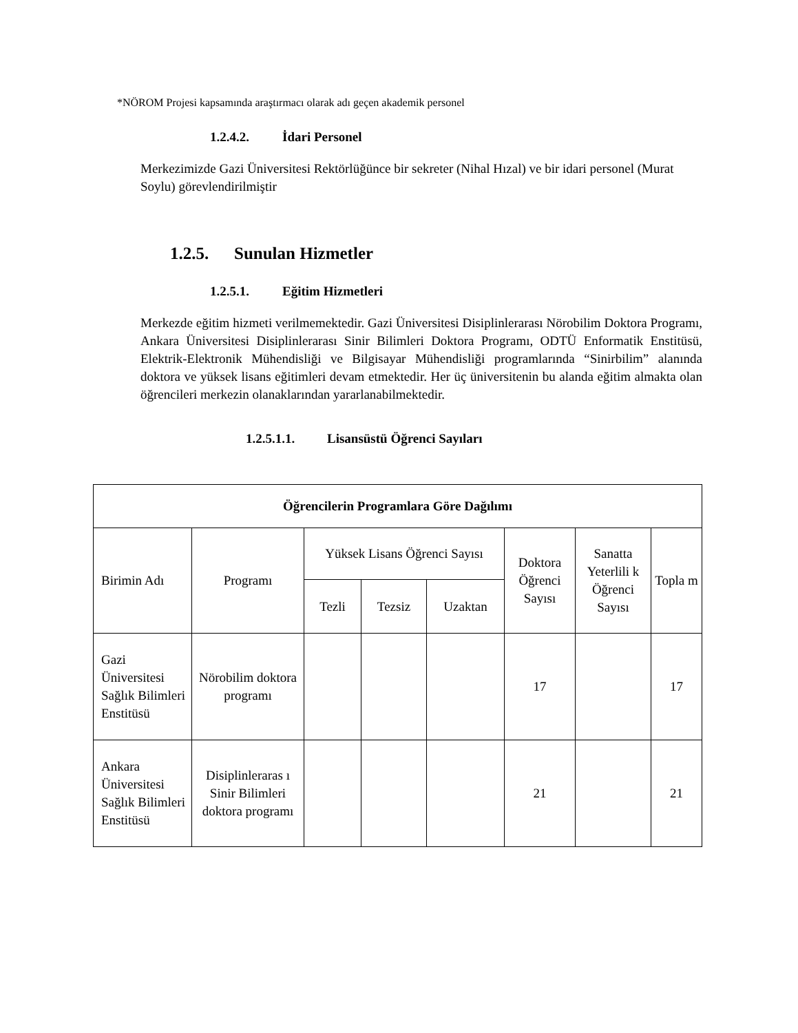*NÖROM Projesi kapsamında araştırmacı olarak adı geçen akademik personel
1.2.4.2. İdari Personel
Merkezimizde Gazi Üniversitesi Rektörlüğünce bir sekreter (Nihal Hızal) ve bir idari personel (Murat Soylu) görevlendirilmiştir
1.2.5. Sunulan Hizmetler
1.2.5.1. Eğitim Hizmetleri
Merkezde eğitim hizmeti verilmemektedir. Gazi Üniversitesi Disiplinlerarası Nörobilim Doktora Programı, Ankara Üniversitesi Disiplinlerarası Sinir Bilimleri Doktora Programı, ODTÜ Enformatik Enstitüsü, Elektrik-Elektronik Mühendisliği ve Bilgisayar Mühendisliği programlarında “Sinirbilim” alanında doktora ve yüksek lisans eğitimleri devam etmektedir. Her üç üniversitenin bu alanda eğitim almakta olan öğrencileri merkezin olanaklarından yararlanabilmektedir.
1.2.5.1.1. Lisansüstü Öğrenci Sayıları
| Öğrencilerin Programlara Göre Dağılımı | | | | | | | |
| --- | --- | --- | --- | --- | --- | --- | --- |
| Birimin Adı | Programı | Yüksek Lisans Öğrenci Sayısı | | | Doktora Öğrenci Sayısı | Sanatta Yeterlili k Öğrenci Sayısı | Topla m |
| | | Tezli | Tezsiz | Uzaktan | | | |
| Gazi Üniversitesi Sağlık Bilimleri Enstitüsü | Nörobilim doktora programı | | | | 17 | | 17 |
| Ankara Üniversitesi Sağlık Bilimleri Enstitüsü | Disiplinleraras ı Sinir Bilimleri doktora programı | | | | 21 | | 21 |